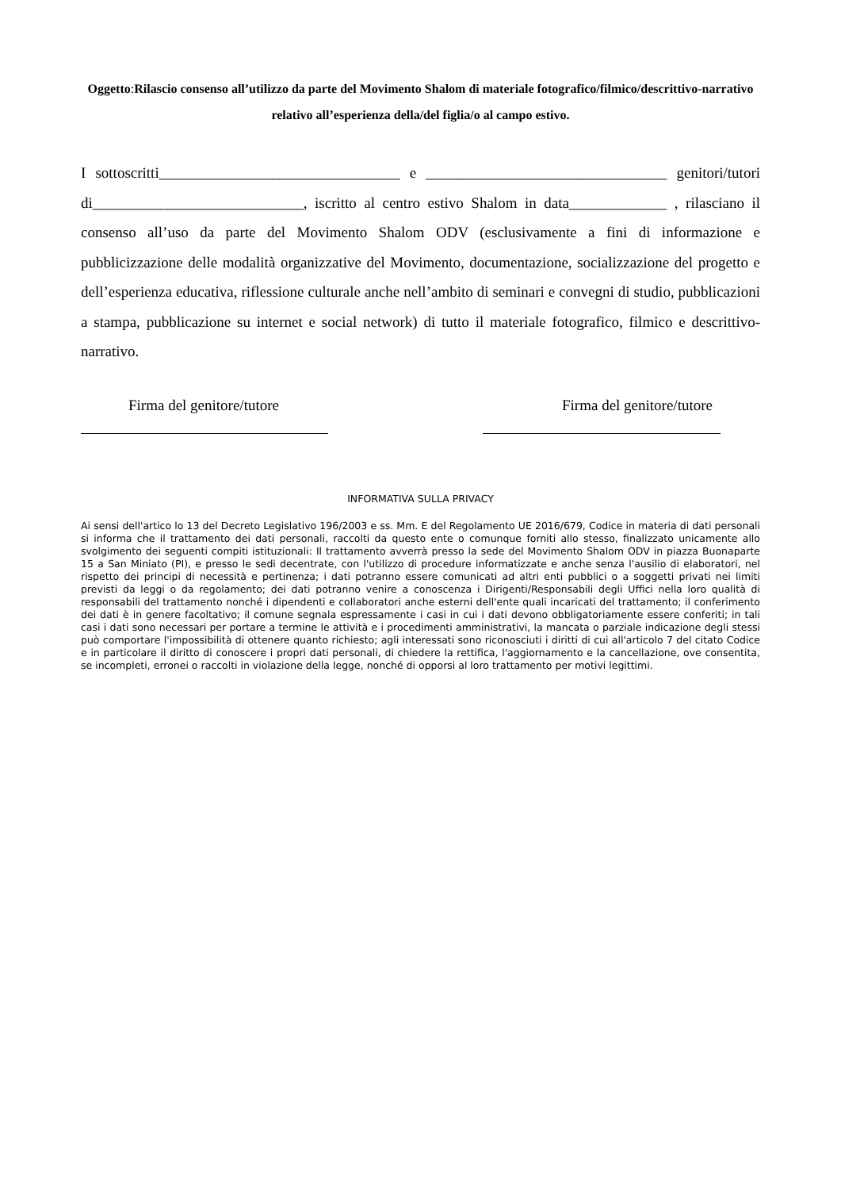Oggetto: Rilascio consenso all’utilizzo da parte del Movimento Shalom di materiale fotografico/filmico/descrittivo-narrativo relativo all’esperienza della/del figlia/o al campo estivo.
I sottoscritti________________________________ e ________________________________ genitori/tutori di____________________________, iscritto al centro estivo Shalom in data_____________ , rilasciano il consenso all’uso da parte del Movimento Shalom ODV (esclusivamente a fini di informazione e pubblicizzazione delle modalità organizzative del Movimento, documentazione, socializzazione del progetto e dell’esperienza educativa, riflessione culturale anche nell’ambito di seminari e convegni di studio, pubblicazioni a stampa, pubblicazione su internet e social network) di tutto il materiale fotografico, filmico e descrittivo-narrativo.
Firma del genitore/tutore Firma del genitore/tutore
INFORMATIVA SULLA PRIVACY
Ai sensi dell'artico lo 13 del Decreto Legislativo 196/2003 e ss. Mm. E del Regolamento UE 2016/679, Codice in materia di dati personali si informa che il trattamento dei dati personali, raccolti da questo ente o comunque forniti allo stesso, finalizzato unicamente allo svolgimento dei seguenti compiti istituzionali: Il trattamento avverrà presso la sede del Movimento Shalom ODV in piazza Buonaparte 15 a San Miniato (PI), e presso le sedi decentrate, con l'utilizzo di procedure informatizzate e anche senza l'ausilio di elaboratori, nel rispetto dei principi di necessità e pertinenza; i dati potranno essere comunicati ad altri enti pubblici o a soggetti privati nei limiti previsti da leggi o da regolamento; dei dati potranno venire a conoscenza i Dirigenti/Responsabili degli Uffici nella loro qualità di responsabili del trattamento nonché i dipendenti e collaboratori anche esterni dell'ente quali incaricati del trattamento; il conferimento dei dati è in genere facoltativo; il comune segnala espressamente i casi in cui i dati devono obbligatoriamente essere conferiti; in tali casi i dati sono necessari per portare a termine le attività e i procedimenti amministrativi, la mancata o parziale indicazione degli stessi può comportare l'impossibilità di ottenere quanto richiesto; agli interessati sono riconosciuti i diritti di cui all'articolo 7 del citato Codice e in particolare il diritto di conoscere i propri dati personali, di chiedere la rettifica, l'aggiornamento e la cancellazione, ove consentita, se incompleti, erronei o raccolti in violazione della legge, nonché di opporsi al loro trattamento per motivi legittimi.